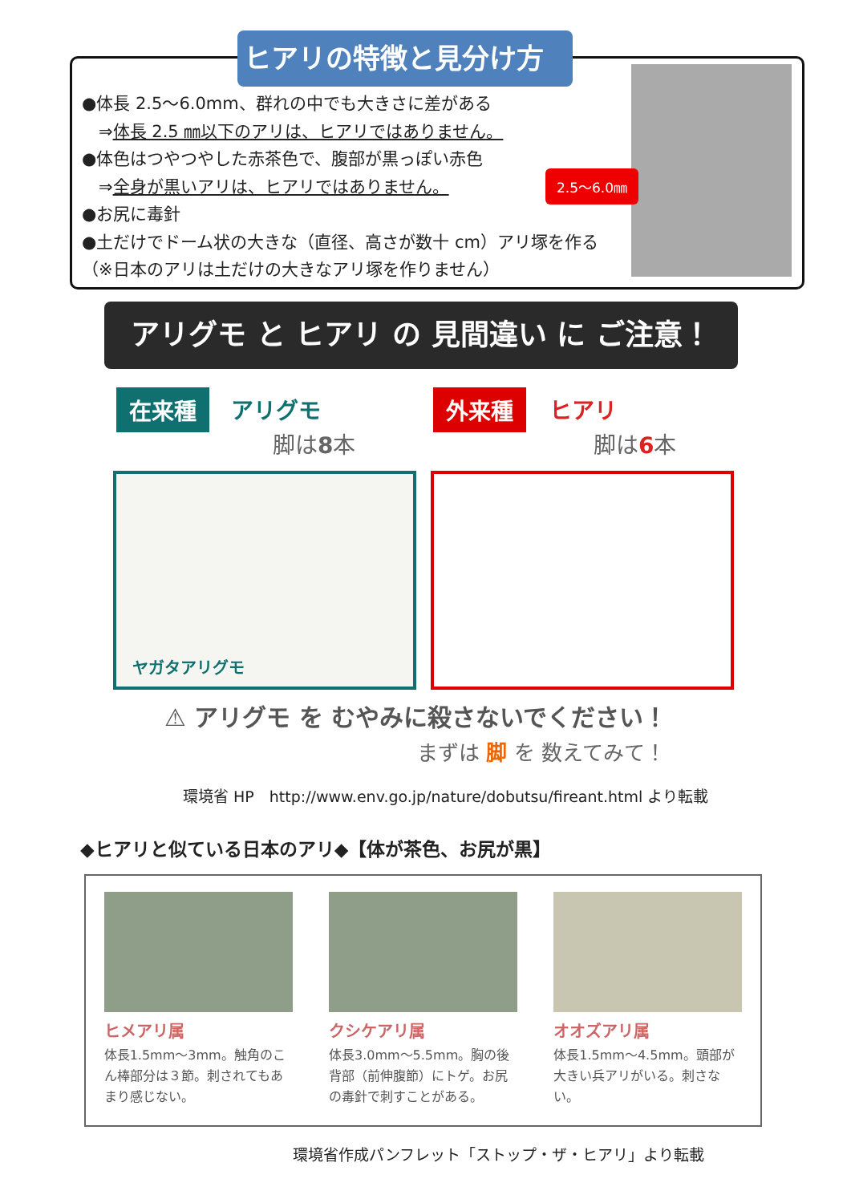ヒアリの特徴と見分け方
●体長 2.5～6.0mm、群れの中でも大きさに差がある
　⇒体長 2.5 ㎜以下のアリは、ヒアリではありません。
●体色はつやつやした赤茶色で、腹部が黒っぽい赤色
　⇒全身が黒いアリは、ヒアリではありません。
●お尻に毒針
●土だけでドーム状の大きな（直径、高さが数十 cm）アリ塚を作る（※日本のアリは土だけの大きなアリ塚を作りません）
2.5～6.0㎜
アリグモ と ヒアリ の 見間違い に ご注意！
在来種 アリグモ
脚は8本
外来種 ヒアリ
脚は6本
ヤガタアリグモ
⚠ アリグモ を むやみに殺さないでください！
まずは 脚 を 数えてみて！
環境省 HP　http://www.env.go.jp/nature/dobutsu/fireant.html より転載
◆ヒアリと似ている日本のアリ◆【体が茶色、お尻が黒】
ヒメアリ属
体長1.5mm～3mm。触角のこん棒部分は３節。刺されてもあまり感じない。
クシケアリ属
体長3.0mm～5.5mm。胸の後背部（前伸腹節）にトゲ。お尻の毒針で刺すことがある。
オオズアリ属
体長1.5mm～4.5mm。頭部が大きい兵アリがいる。刺さない。
環境省作成パンフレット「ストップ・ザ・ヒアリ」より転載